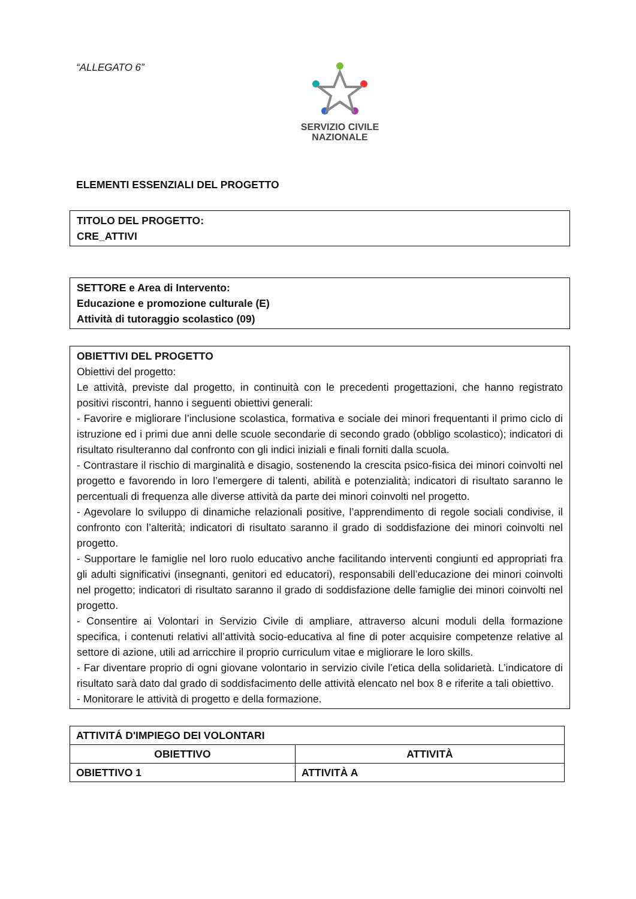“ALLEGATO 6”
SERVIZIO CIVILE
NAZIONALE
ELEMENTI ESSENZIALI DEL PROGETTO
TITOLO DEL PROGETTO:
CRE_ATTIVI
SETTORE e Area di Intervento:
Educazione e promozione culturale (E)
Attività di tutoraggio scolastico (09)
OBIETTIVI DEL PROGETTO
Obiettivi del progetto:
Le attività, previste dal progetto, in continuità con le precedenti progettazioni, che hanno registrato positivi riscontri, hanno i seguenti obiettivi generali:
- Favorire e migliorare l’inclusione scolastica, formativa e sociale dei minori frequentanti il primo ciclo di istruzione ed i primi due anni delle scuole secondarie di secondo grado (obbligo scolastico); indicatori di risultato risulteranno dal confronto con gli indici iniziali e finali forniti dalla scuola.
- Contrastare il rischio di marginalità e disagio, sostenendo la crescita psico-fisica dei minori coinvolti nel progetto e favorendo in loro l’emergere di talenti, abilità e potenzialità; indicatori di risultato saranno le percentuali di frequenza alle diverse attività da parte dei minori coinvolti nel progetto.
- Agevolare lo sviluppo di dinamiche relazionali positive, l’apprendimento di regole sociali condivise, il confronto con l’alterità; indicatori di risultato saranno il grado di soddisfazione dei minori coinvolti nel progetto.
- Supportare le famiglie nel loro ruolo educativo anche facilitando interventi congiunti ed appropriati fra gli adulti significativi (insegnanti, genitori ed educatori), responsabili dell’educazione dei minori coinvolti nel progetto; indicatori di risultato saranno il grado di soddisfazione delle famiglie dei minori coinvolti nel progetto.
- Consentire ai Volontari in Servizio Civile di ampliare, attraverso alcuni moduli della formazione specifica, i contenuti relativi all’attività socio-educativa al fine di poter acquisire competenze relative al settore di azione, utili ad arricchire il proprio curriculum vitae e migliorare le loro skills.
- Far diventare proprio di ogni giovane volontario in servizio civile l’etica della solidarietà. L’indicatore di risultato sarà dato dal grado di soddisfacimento delle attività elencato nel box 8 e riferite a tali obiettivo.
- Monitorare le attività di progetto e della formazione.
| ATTIVITÁ D'IMPIEGO DEI VOLONTARI | |
| --- | --- |
| OBIETTIVO | ATTIVITÀ |
| OBIETTIVO 1 | ATTIVITÀ A |